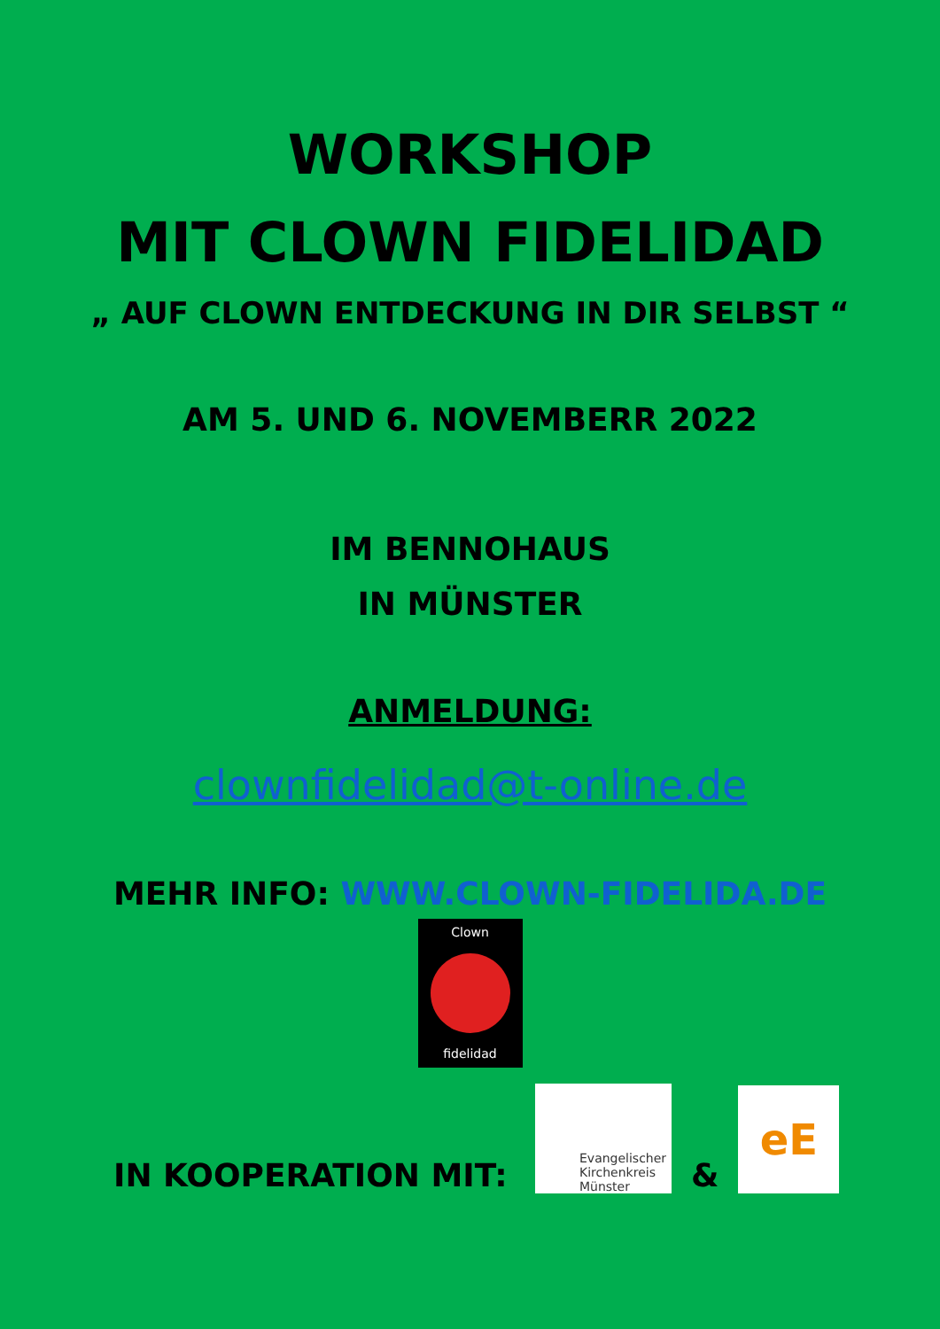WORKSHOP
MIT CLOWN FIDELIDAD
„ AUF CLOWN ENTDECKUNG IN DIR SELBST “
AM 5. UND 6. NOVEMBERR 2022
IM BENNOHAUS
IN MÜNSTER
ANMELDUNG:
clownfidelidad@t-online.de
MEHR INFO: WWW.CLOWN-FIDELIDA.DE
Clown
fidelidad
IN KOOPERATION MIT:
Evangelischer Kirchenkreis Münster
&
eE